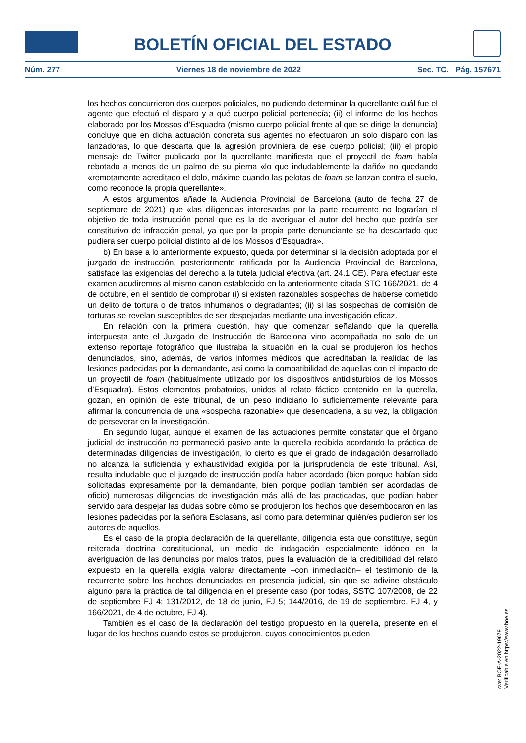BOLETÍN OFICIAL DEL ESTADO
Núm. 277 Viernes 18 de noviembre de 2022 Sec. TC. Pág. 157671
los hechos concurrieron dos cuerpos policiales, no pudiendo determinar la querellante cuál fue el agente que efectuó el disparo y a qué cuerpo policial pertenecía; (ii) el informe de los hechos elaborado por los Mossos d’Esquadra (mismo cuerpo policial frente al que se dirige la denuncia) concluye que en dicha actuación concreta sus agentes no efectuaron un solo disparo con las lanzadoras, lo que descarta que la agresión proviniera de ese cuerpo policial; (iii) el propio mensaje de Twitter publicado por la querellante manifiesta que el proyectil de foam había rebotado a menos de un palmo de su pierna «lo que indudablemente la dañó» no quedando «remotamente acreditado el dolo, máxime cuando las pelotas de foam se lanzan contra el suelo, como reconoce la propia querellante».
A estos argumentos añade la Audiencia Provincial de Barcelona (auto de fecha 27 de septiembre de 2021) que «las diligencias interesadas por la parte recurrente no lograrían el objetivo de toda instrucción penal que es la de averiguar el autor del hecho que podría ser constitutivo de infracción penal, ya que por la propia parte denunciante se ha descartado que pudiera ser cuerpo policial distinto al de los Mossos d’Esquadra».
b) En base a lo anteriormente expuesto, queda por determinar si la decisión adoptada por el juzgado de instrucción, posteriormente ratificada por la Audiencia Provincial de Barcelona, satisface las exigencias del derecho a la tutela judicial efectiva (art. 24.1 CE). Para efectuar este examen acudiremos al mismo canon establecido en la anteriormente citada STC 166/2021, de 4 de octubre, en el sentido de comprobar (i) si existen razonables sospechas de haberse cometido un delito de tortura o de tratos inhumanos o degradantes; (ii) si las sospechas de comisión de torturas se revelan susceptibles de ser despejadas mediante una investigación eficaz.
En relación con la primera cuestión, hay que comenzar señalando que la querella interpuesta ante el Juzgado de Instrucción de Barcelona vino acompañada no solo de un extenso reportaje fotográfico que ilustraba la situación en la cual se produjeron los hechos denunciados, sino, además, de varios informes médicos que acreditaban la realidad de las lesiones padecidas por la demandante, así como la compatibilidad de aquellas con el impacto de un proyectil de foam (habitualmente utilizado por los dispositivos antidisturbios de los Mossos d’Esquadra). Estos elementos probatorios, unidos al relato fáctico contenido en la querella, gozan, en opinión de este tribunal, de un peso indiciario lo suficientemente relevante para afirmar la concurrencia de una «sospecha razonable» que desencadena, a su vez, la obligación de perseverar en la investigación.
En segundo lugar, aunque el examen de las actuaciones permite constatar que el órgano judicial de instrucción no permaneció pasivo ante la querella recibida acordando la práctica de determinadas diligencias de investigación, lo cierto es que el grado de indagación desarrollado no alcanza la suficiencia y exhaustividad exigida por la jurisprudencia de este tribunal. Así, resulta indudable que el juzgado de instrucción podía haber acordado (bien porque habían sido solicitadas expresamente por la demandante, bien porque podían también ser acordadas de oficio) numerosas diligencias de investigación más allá de las practicadas, que podían haber servido para despejar las dudas sobre cómo se produjeron los hechos que desembocaron en las lesiones padecidas por la señora Esclasans, así como para determinar quién/es pudieron ser los autores de aquellos.
Es el caso de la propia declaración de la querellante, diligencia esta que constituye, según reiterada doctrina constitucional, un medio de indagación especialmente idóneo en la averiguación de las denuncias por malos tratos, pues la evaluación de la credibilidad del relato expuesto en la querella exigía valorar directamente –con inmediación– el testimonio de la recurrente sobre los hechos denunciados en presencia judicial, sin que se adivine obstáculo alguno para la práctica de tal diligencia en el presente caso (por todas, SSTC 107/2008, de 22 de septiembre FJ 4; 131/2012, de 18 de junio, FJ 5; 144/2016, de 19 de septiembre, FJ 4, y 166/2021, de 4 de octubre, FJ 4).
También es el caso de la declaración del testigo propuesto en la querella, presente en el lugar de los hechos cuando estos se produjeron, cuyos conocimientos pueden
cve: BOE-A-2022-19079
Verificable en https://www.boe.es